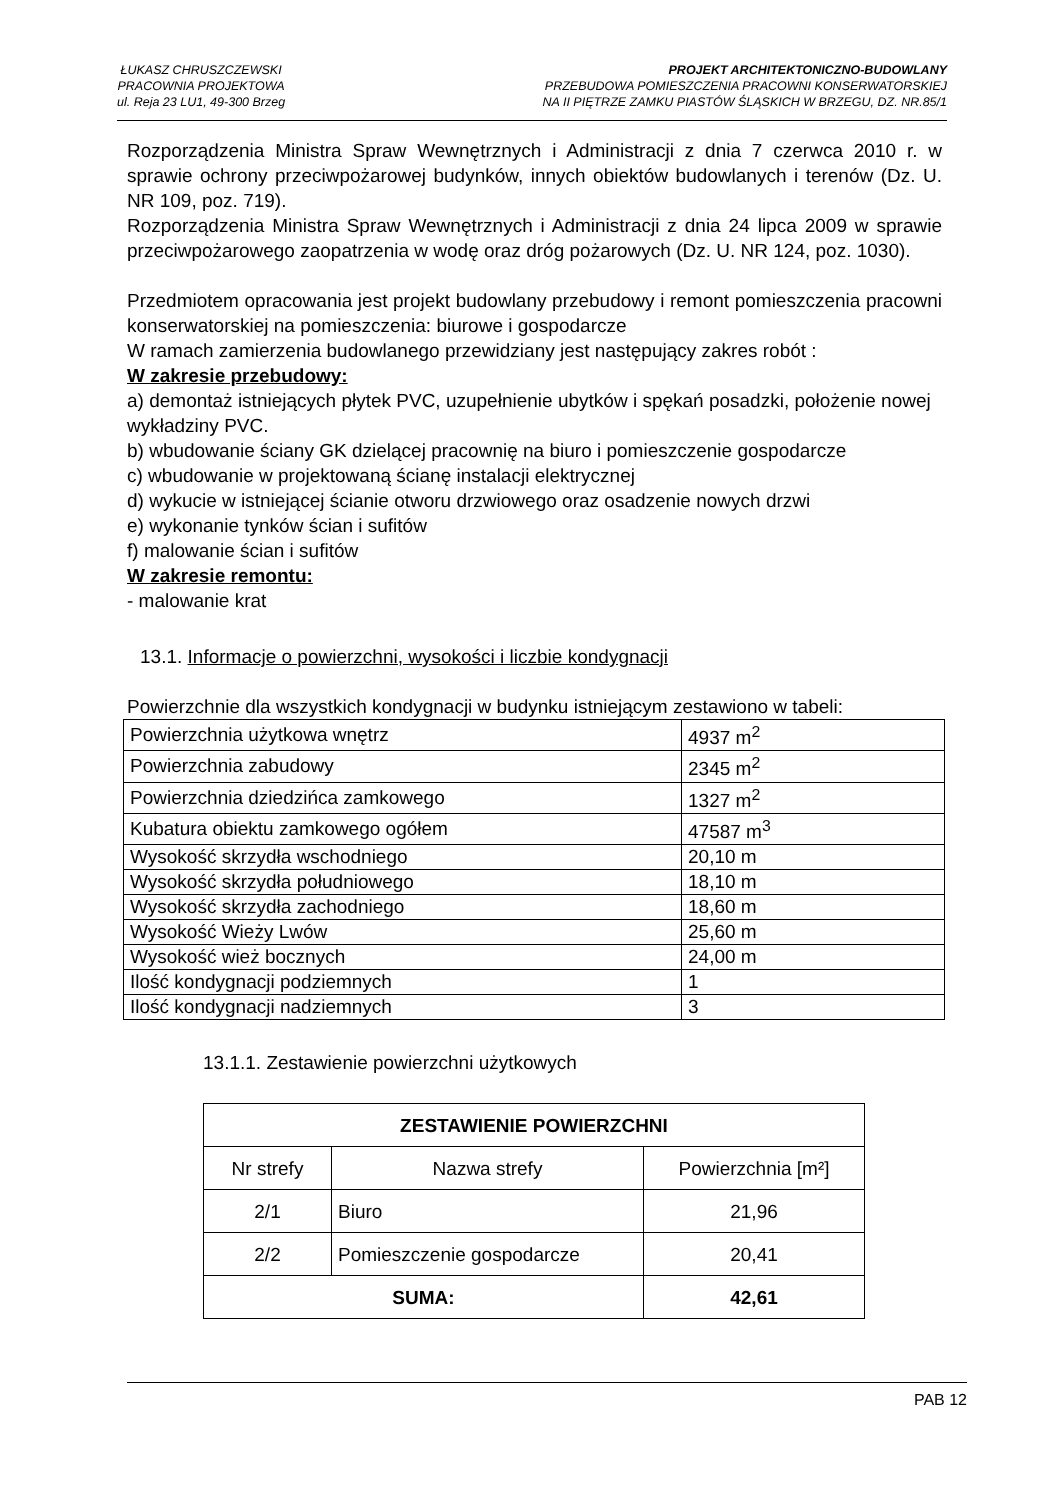ŁUKASZ CHRUSZCZEWSKI
PRACOWNIA PROJEKTOWA
ul. Reja 23 LU1, 49-300 Brzeg
PROJEKT ARCHITEKTONICZNO-BUDOWLANY
PRZEBUDOWA POMIESZCZENIA PRACOWNI KONSERWATORSKIEJ
NA II PIĘTRZE ZAMKU PIASTÓW ŚLĄSKICH W BRZEGU, DZ. NR.85/1
Rozporządzenia Ministra Spraw Wewnętrznych i Administracji z dnia 7 czerwca 2010 r. w sprawie ochrony przeciwpożarowej budynków, innych obiektów budowlanych i terenów (Dz. U. NR 109, poz. 719).
Rozporządzenia Ministra Spraw Wewnętrznych i Administracji z dnia 24 lipca 2009 w sprawie przeciwpożarowego zaopatrzenia w wodę oraz dróg pożarowych (Dz. U. NR 124, poz. 1030).
Przedmiotem opracowania jest projekt budowlany przebudowy i remont pomieszczenia pracowni konserwatorskiej na pomieszczenia: biurowe i gospodarcze
W ramach zamierzenia budowlanego przewidziany jest następujący zakres robót :
W zakresie przebudowy:
a) demontaż istniejących płytek PVC, uzupełnienie ubytków i spękań posadzki, położenie nowej wykładziny PVC.
b) wbudowanie ściany GK dzielącej pracownię na biuro i pomieszczenie gospodarcze
c) wbudowanie w projektowaną ścianę instalacji elektrycznej
d) wykucie w istniejącej ścianie otworu drzwiowego oraz osadzenie nowych drzwi
e) wykonanie tynków ścian i sufitów
f) malowanie ścian i sufitów
W zakresie remontu:
- malowanie krat
13.1. Informacje o powierzchni, wysokości i liczbie kondygnacji
Powierzchnie dla wszystkich kondygnacji w budynku istniejącym zestawiono w tabeli:
| Powierzchnia użytkowa wnętrz | 4937 m<sup>2</sup> |
| Powierzchnia zabudowy | 2345 m<sup>2</sup> |
| Powierzchnia dziedzińca zamkowego | 1327 m<sup>2</sup> |
| Kubatura obiektu zamkowego ogółem | 47587 m<sup>3</sup> |
| Wysokość skrzydła wschodniego | 20,10 m |
| Wysokość skrzydła południowego | 18,10 m |
| Wysokość skrzydła zachodniego | 18,60 m |
| Wysokość Wieży Lwów | 25,60 m |
| Wysokość wież bocznych | 24,00 m |
| Ilość kondygnacji podziemnych | 1 |
| Ilość kondygnacji nadziemnych | 3 |
13.1.1. Zestawienie powierzchni użytkowych
| ZESTAWIENIE POWIERZCHNI | | |
| Nr strefy | Nazwa strefy | Powierzchnia [m²] |
| 2/1 | Biuro | 21,96 |
| 2/2 | Pomieszczenie gospodarcze | 20,41 |
| SUMA: | | 42,61 |
PAB 12